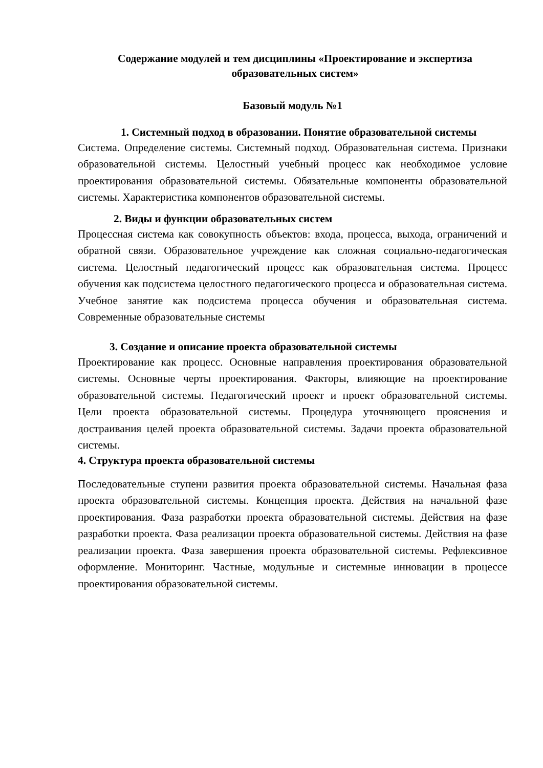Содержание модулей и тем дисциплины «Проектирование и экспертиза образовательных систем»
Базовый модуль №1
1. Системный подход в образовании. Понятие образовательной системы
Система. Определение системы. Системный подход. Образовательная система. Признаки образовательной системы. Целостный учебный процесс как необходимое условие проектирования образовательной системы. Обязательные компоненты образовательной системы. Характеристика компонентов образовательной системы.
2. Виды и функции образовательных систем
Процессная система как совокупность объектов: входа, процесса, выхода, ограничений и обратной связи. Образовательное учреждение как сложная социально-педагогическая система. Целостный педагогический процесс как образовательная система. Процесс обучения как подсистема целостного педагогического процесса и образовательная система. Учебное занятие как подсистема процесса обучения и образовательная система. Современные образовательные системы
3. Создание и описание проекта образовательной системы
Проектирование как процесс. Основные направления проектирования образовательной системы. Основные черты проектирования. Факторы, влияющие на проектирование образовательной системы. Педагогический проект и проект образовательной системы. Цели проекта образовательной системы. Процедура уточняющего прояснения и достраивания целей проекта образовательной системы. Задачи проекта образовательной системы.
4. Структура проекта образовательной системы
Последовательные ступени развития проекта образовательной системы. Начальная фаза проекта образовательной системы. Концепция проекта. Действия на начальной фазе проектирования. Фаза разработки проекта образовательной системы. Действия на фазе разработки проекта. Фаза реализации проекта образовательной системы. Действия на фазе реализации проекта. Фаза завершения проекта образовательной системы. Рефлексивное оформление. Мониторинг. Частные, модульные и системные инновации в процессе проектирования образовательной системы.